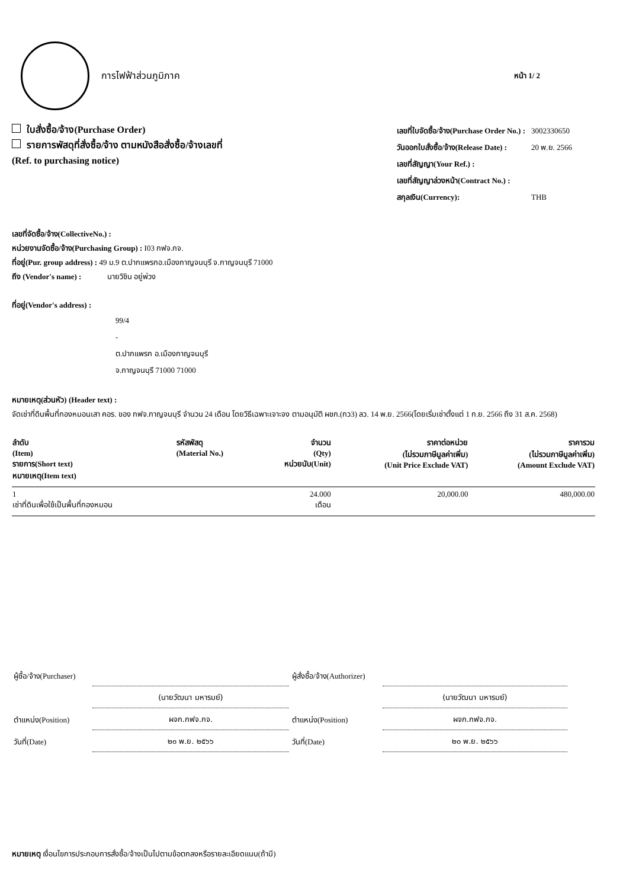การไฟฟ้าส่วนภูมิภาค
หน้า 1/ 2
ใบสั่งซื้อ/จ้าง(Purchase Order)
รายการพัสดุที่สั่งซื้อ/จ้าง ตามหนังสือสั่งซื้อ/จ้างเลขที่
(Ref. to purchasing notice)
| เลขที่ใบจัดซื้อ/จ้าง(Purchase Order No.) : | 3002330650 |
| วันออกใบสั่งซื้อ/จ้าง(Release Date) : | 20 พ.ย. 2566 |
| เลขที่สัญญา(Your Ref.) : | |
| เลขที่สัญญาล่วงหน้า(Contract No.) : | |
| สกุลเงิน(Currency): | THB |
เลขที่จัดซื้อ/จ้าง(CollectiveNo.) :
หน่วยงานจัดซื้อ/จ้าง(Purchasing Group) : I03 กฟจ.กจ.
ที่อยู่(Pur. group address) : 49 ม.9 ต.ปากแพรกอ.เมืองกาญจนบุรี จ.กาญจนบุรี 71000
ถึง (Vendor's name) : นายวิชิน อยู่พ่วง
ที่อยู่(Vendor's address) :
99/4
-
ต.ปากแพรก อ.เมืองกาญจนบุรี
จ.กาญจนบุรี 71000 71000
หมายเหตุ(ส่วนหัว) (Header text) :
จัดเช่าที่ดินพื้นที่กองหมอนเสา คอร. ของ กฟจ.กาญจนบุรี จำนวน 24 เดือน โดยวิธีเฉพาะเจาะจง ตามอนุมัติ ผชก.(กว3) ลว. 14 พ.ย. 2566(โดยเริ่มเช่าตั้งแต่ 1 ก.ย. 2566 ถึง 31 ส.ค. 2568)
| ลำดับ (Item) รายการ(Short text) หมายเหตุ(Item text) | รหัสพัสดุ (Material No.) | จำนวน (Qty) หน่วยนับ(Unit) | ราคาต่อหน่วย (ไม่รวมภาษีมูลค่าเพิ่ม) (Unit Price Exclude VAT) | ราคารวม (ไม่รวมภาษีมูลค่าเพิ่ม) (Amount Exclude VAT) |
| --- | --- | --- | --- | --- |
| 1 เช่าที่ดินเพื่อใช้เป็นพื้นที่กองหมอน | | 24.000 เดือน | 20,000.00 | 480,000.00 |
| ผู้ซื้อ/จ้าง(Purchaser) | |
| | (นายวัฒนา มหารมย์) |
| ตำแหน่ง(Position) | ผจก.กฟจ.กจ. |
| วันที่(Date) | ๒๐ พ.ย. ๒๕๖๖ |
| ผู้สั่งซื้อ/จ้าง(Authorizer) | |
| | (นายวัฒนา มหารมย์) |
| ตำแหน่ง(Position) | ผจก.กฟจ.กจ. |
| วันที่(Date) | ๒๐ พ.ย. ๒๕๖๖ |
หมายเหตุ เงื่อนไขการประกอบการสั่งซื้อ/จ้างเป็นไปตามข้อตกลงหรือรายละเอียดแนบ(ถ้ามี)